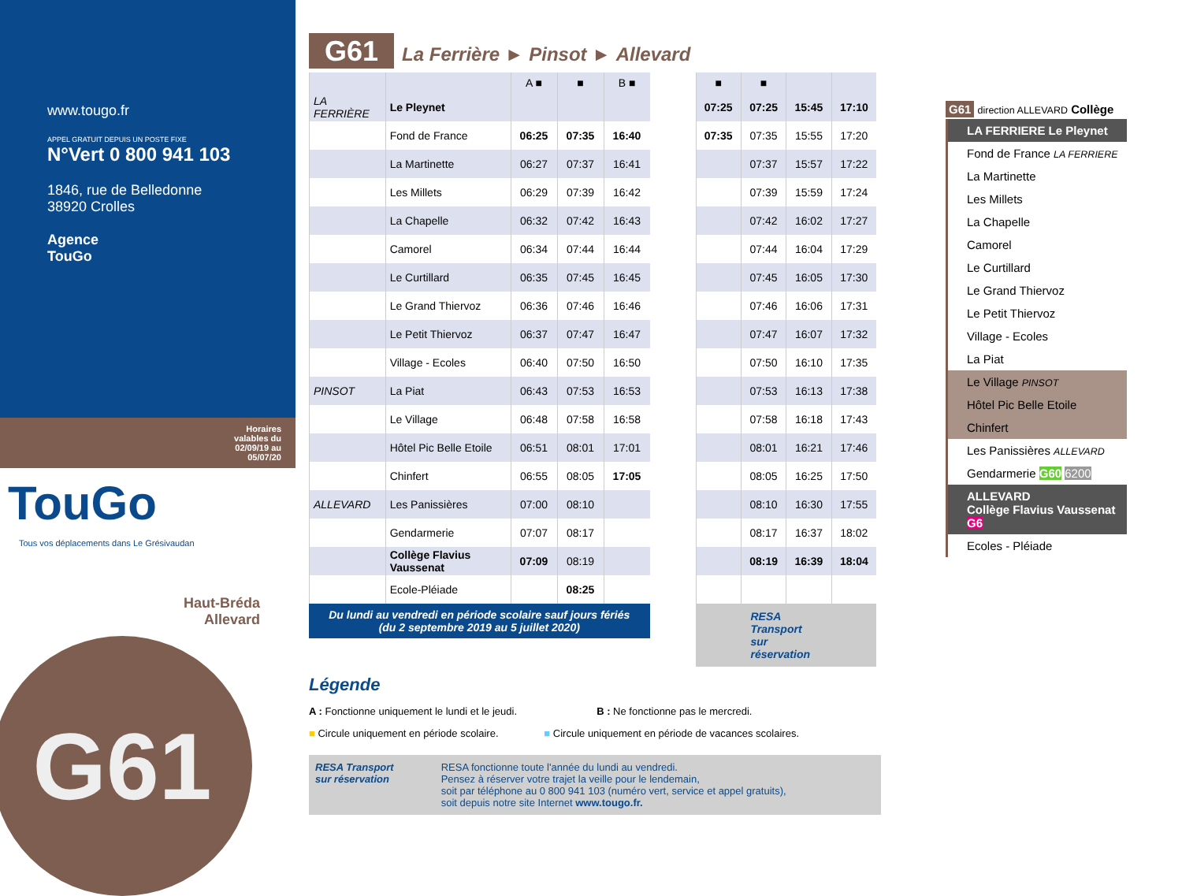www.tougo.fr
APPEL GRATUIT DEPUIS UN POSTE FIXE
N°Vert 0 800 941 103
1846, rue de Belledonne
38920 Crolles
Agence
TouGo
Horaires
valables du
02/09/19 au
05/07/20
TouGo
Tous vos déplacements dans Le Grésivaudan
Haut-Bréda
Allevard
G61
G61 La Ferrière ► Pinsot ► Allevard
| | | A ■ | ■ | B ■ |
| --- | --- | --- | --- | --- |
| LA FERRIÈRE | Le Pleynet | | | |
| | Fond de France | 06:25 | 07:35 | 16:40 |
| | La Martinette | 06:27 | 07:37 | 16:41 |
| | Les Millets | 06:29 | 07:39 | 16:42 |
| | La Chapelle | 06:32 | 07:42 | 16:43 |
| | Camorel | 06:34 | 07:44 | 16:44 |
| | Le Curtillard | 06:35 | 07:45 | 16:45 |
| | Le Grand Thiervoz | 06:36 | 07:46 | 16:46 |
| | Le Petit Thiervoz | 06:37 | 07:47 | 16:47 |
| | Village - Ecoles | 06:40 | 07:50 | 16:50 |
| PINSOT | La Piat | 06:43 | 07:53 | 16:53 |
| | Le Village | 06:48 | 07:58 | 16:58 |
| | Hôtel Pic Belle Etoile | 06:51 | 08:01 | 17:01 |
| | Chinfert | 06:55 | 08:05 | 17:05 |
| ALLEVARD | Les Panissières | 07:00 | 08:10 | |
| | Gendarmerie | 07:07 | 08:17 | |
| | Collège Flavius Vaussenat | 07:09 | 08:19 | |
| | Ecole-Pléiade | | 08:25 | |
Du lundi au vendredi en période scolaire sauf jours fériés
(du 2 septembre 2019 au 5 juillet 2020)
| ■ | ■ | | |
| --- | --- | --- | --- |
| 07:25 | 07:25 | 15:45 | 17:10 |
| 07:35 | 07:35 | 15:55 | 17:20 |
| | 07:37 | 15:57 | 17:22 |
| | 07:39 | 15:59 | 17:24 |
| | 07:42 | 16:02 | 17:27 |
| | 07:44 | 16:04 | 17:29 |
| | 07:45 | 16:05 | 17:30 |
| | 07:46 | 16:06 | 17:31 |
| | 07:47 | 16:07 | 17:32 |
| | 07:50 | 16:10 | 17:35 |
| | 07:53 | 16:13 | 17:38 |
| | 07:58 | 16:18 | 17:43 |
| | 08:01 | 16:21 | 17:46 |
| | 08:05 | 16:25 | 17:50 |
| | 08:10 | 16:30 | 17:55 |
| | 08:17 | 16:37 | 18:02 |
| | 08:19 | 16:39 | 18:04 |
RESA Transport
sur réservation
Légende
A : Fonctionne uniquement le lundi et le jeudi. B : Ne fonctionne pas le mercredi.
■ Circule uniquement en période scolaire. ■ Circule uniquement en période de vacances scolaires.
RESA Transport
sur réservation
RESA fonctionne toute l'année du lundi au vendredi.
Pensez à réserver votre trajet la veille pour le lendemain,
soit par téléphone au 0 800 941 103 (numéro vert, service et appel gratuits),
soit depuis notre site Internet www.tougo.fr.
G61 direction ALLEVARD Collège
LA FERRIERE Le Pleynet
Fond de France LA FERRIERE
La Martinette
Les Millets
La Chapelle
Camorel
Le Curtillard
Le Grand Thiervoz
Le Petit Thiervoz
Village - Ecoles
La Piat
Le Village PINSOT
Hôtel Pic Belle Etoile
Chinfert
Les Panissières ALLEVARD
Gendarmerie G60 6200
ALLEVARD
Collège Flavius Vaussenat G6
Ecoles - Pléiade